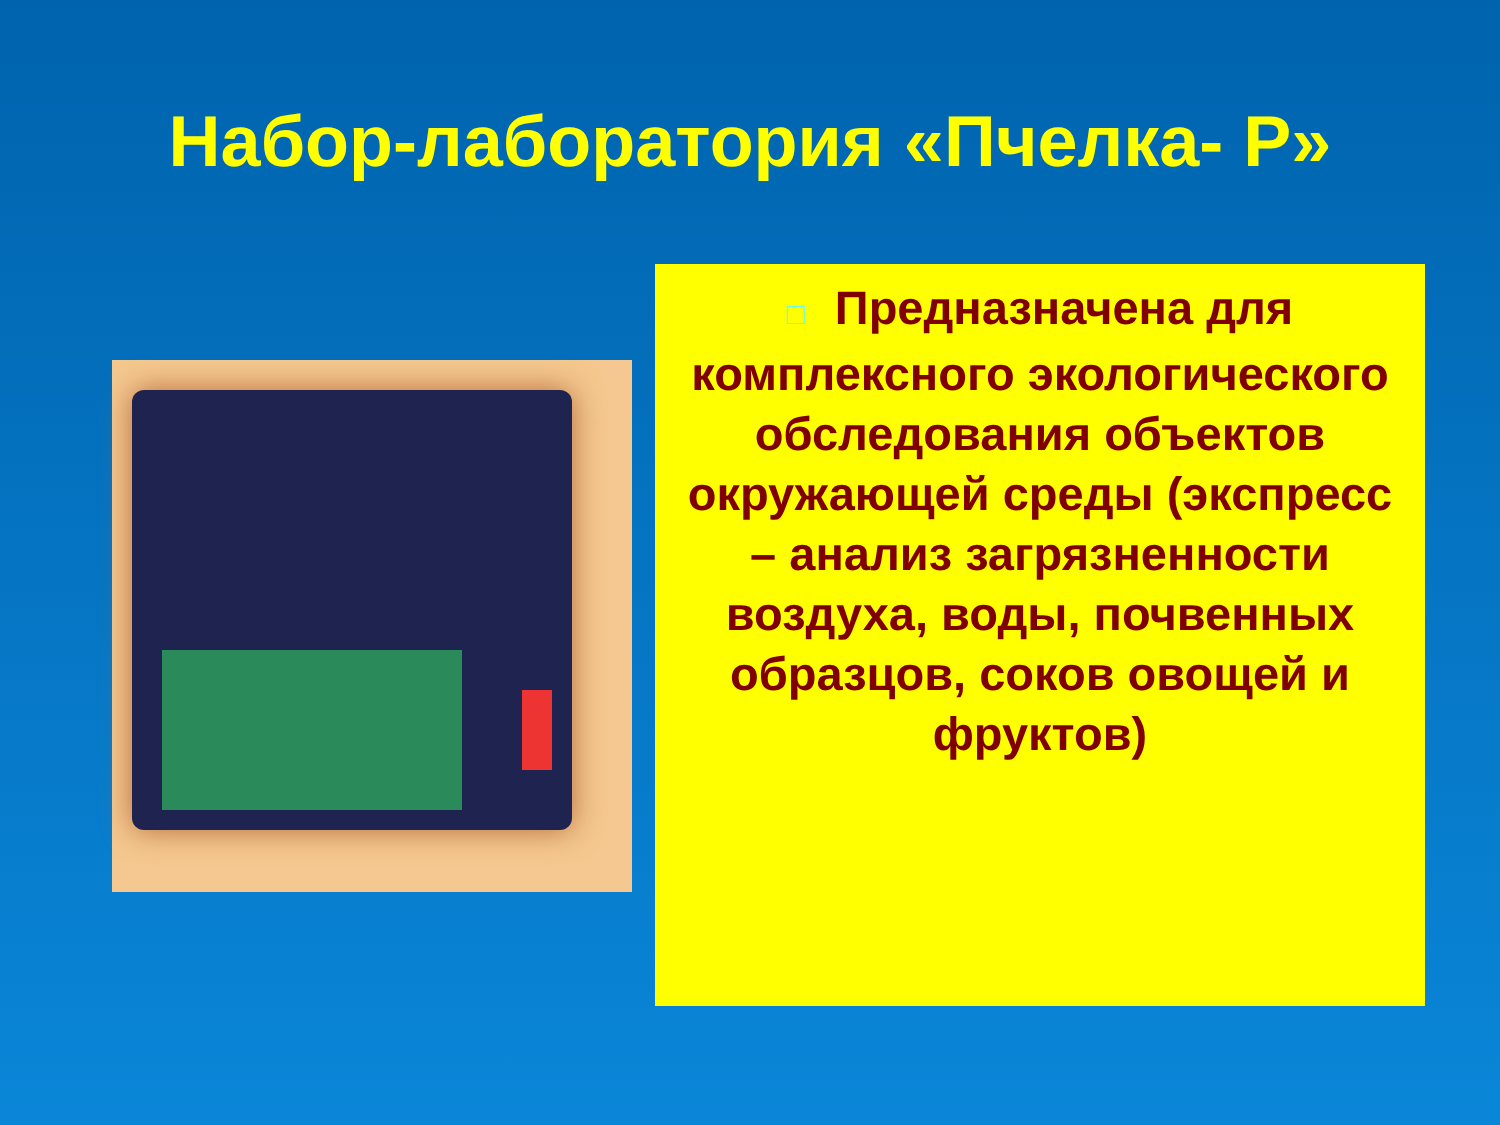Набор-лаборатория «Пчелка- Р»
□ Предназначена для комплексного экологического обследования объектов окружающей среды (экспресс – анализ загрязненности воздуха, воды, почвенных образцов, соков овощей и фруктов)